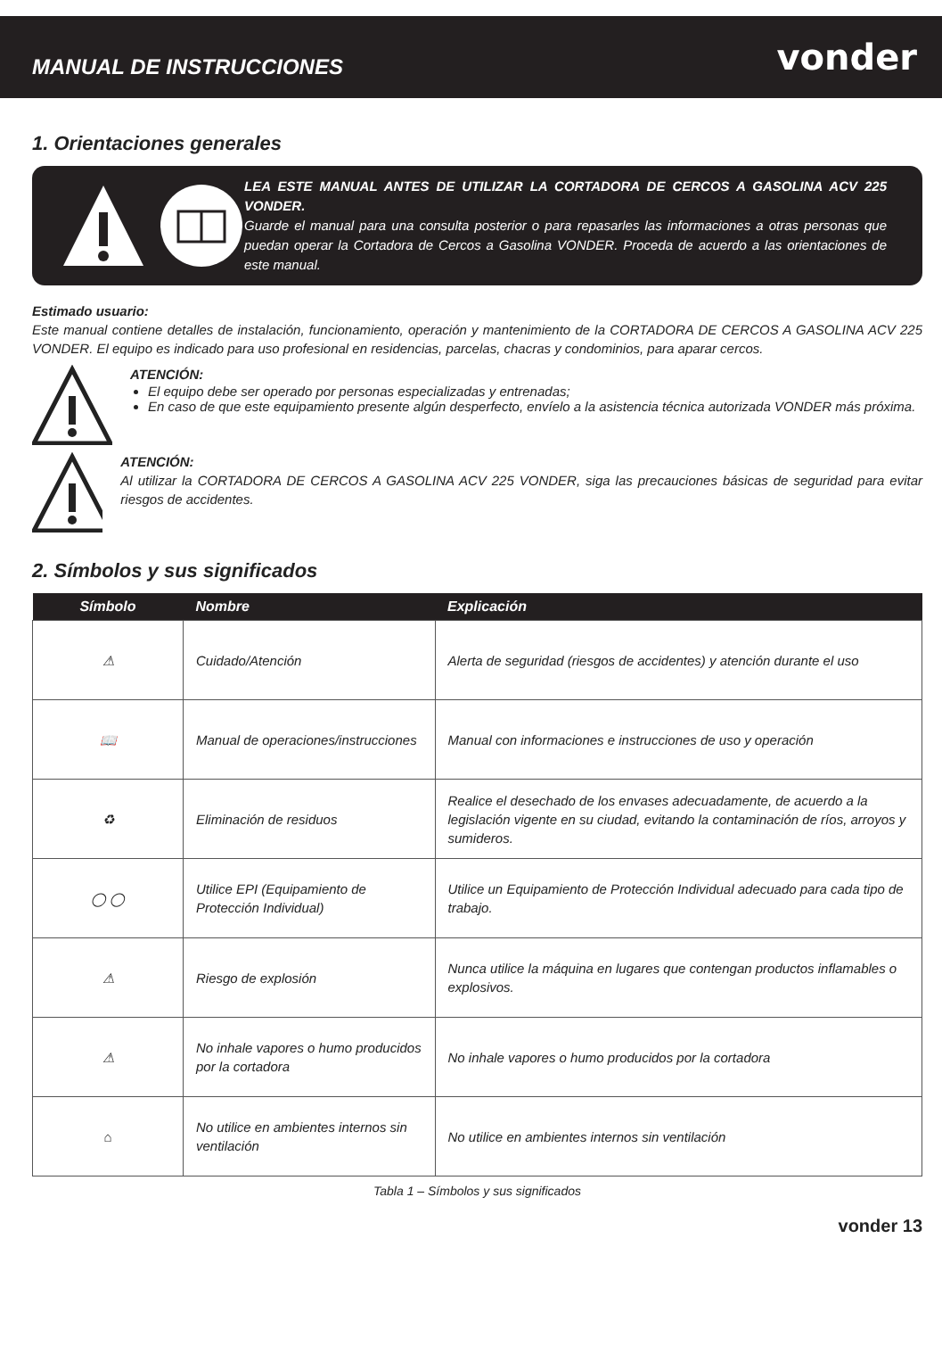MANUAL DE INSTRUCCIONES
vonder
1. Orientaciones generales
LEA ESTE MANUAL ANTES DE UTILIZAR LA CORTADORA DE CERCOS A GASOLINA ACV 225 VONDER.
Guarde el manual para una consulta posterior o para repasarles las informaciones a otras personas que puedan operar la Cortadora de Cercos a Gasolina VONDER. Proceda de acuerdo a las orientaciones de este manual.
Estimado usuario:
Este manual contiene detalles de instalación, funcionamiento, operación y mantenimiento de la CORTADORA DE CERCOS A GASOLINA ACV 225 VONDER. El equipo es indicado para uso profesional en residencias, parcelas, chacras y condominios, para aparar cercos.
ATENCIÓN:
El equipo debe ser operado por personas especializadas y entrenadas;
En caso de que este equipamiento presente algún desperfecto, envíelo a la asistencia técnica autorizada VONDER más próxima.
ATENCIÓN:
Al utilizar la CORTADORA DE CERCOS A GASOLINA ACV 225 VONDER, siga las precauciones básicas de seguridad para evitar riesgos de accidentes.
2. Símbolos y sus significados
| Símbolo | Nombre | Explicación |
| --- | --- | --- |
| ⚠ | Cuidado/Atención | Alerta de seguridad (riesgos de accidentes) y atención durante el uso |
| 📖 | Manual de operaciones/instrucciones | Manual con informaciones e instrucciones de uso y operación |
| ♻ | Eliminación de residuos | Realice el desechado de los envases adecuadamente, de acuerdo a la legislación vigente en su ciudad, evitando la contaminación de ríos, arroyos y sumideros. |
| ◯ ◯ | Utilice EPI (Equipamiento de Protección Individual) | Utilice un Equipamiento de Protección Individual adecuado para cada tipo de trabajo. |
| ⚠ | Riesgo de explosión | Nunca utilice la máquina en lugares que contengan productos inflamables o explosivos. |
| ⚠ | No inhale vapores o humo producidos por la cortadora | No inhale vapores o humo producidos por la cortadora |
| ⌂ | No utilice en ambientes internos sin ventilación | No utilice en ambientes internos sin ventilación |
Tabla 1 – Símbolos y sus significados
vonder 13